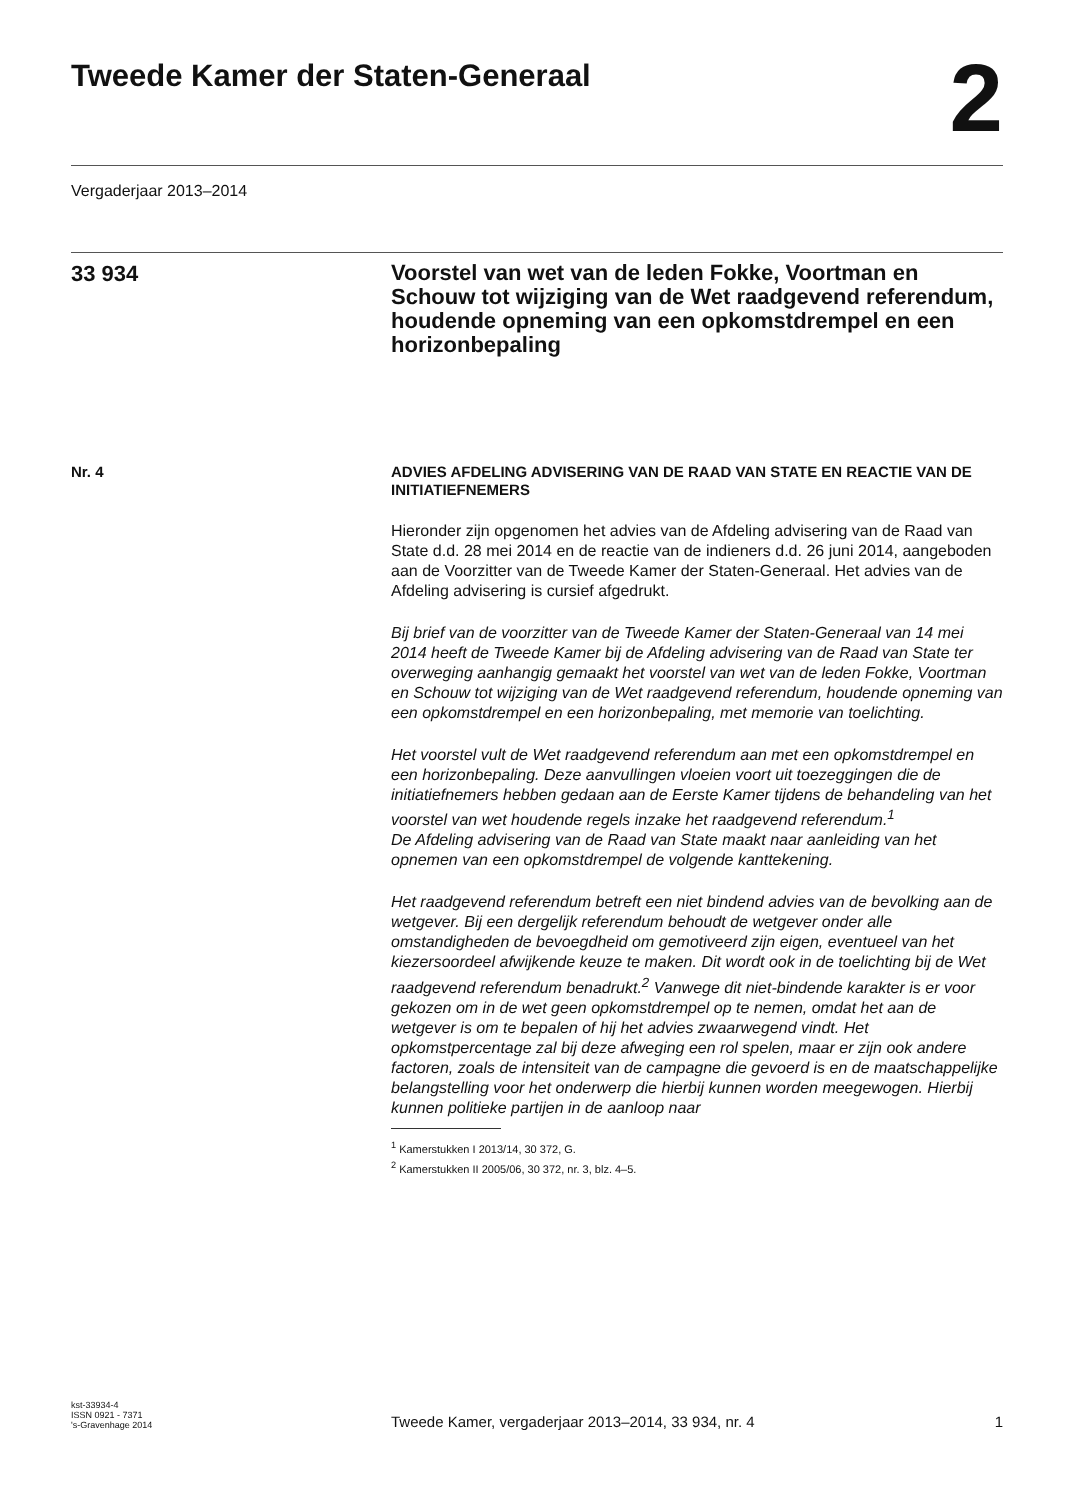Tweede Kamer der Staten-Generaal
2
Vergaderjaar 2013–2014
33 934
Voorstel van wet van de leden Fokke, Voortman en Schouw tot wijziging van de Wet raadgevend referendum, houdende opneming van een opkomstdrempel en een horizonbepaling
Nr. 4
ADVIES AFDELING ADVISERING VAN DE RAAD VAN STATE EN REACTIE VAN DE INITIATIEFNEMERS
Hieronder zijn opgenomen het advies van de Afdeling advisering van de Raad van State d.d. 28 mei 2014 en de reactie van de indieners d.d. 26 juni 2014, aangeboden aan de Voorzitter van de Tweede Kamer der Staten-Generaal. Het advies van de Afdeling advisering is cursief afgedrukt.
Bij brief van de voorzitter van de Tweede Kamer der Staten-Generaal van 14 mei 2014 heeft de Tweede Kamer bij de Afdeling advisering van de Raad van State ter overweging aanhangig gemaakt het voorstel van wet van de leden Fokke, Voortman en Schouw tot wijziging van de Wet raadgevend referendum, houdende opneming van een opkomstdrempel en een horizonbepaling, met memorie van toelichting.
Het voorstel vult de Wet raadgevend referendum aan met een opkomstdrempel en een horizonbepaling. Deze aanvullingen vloeien voort uit toezeggingen die de initiatiefnemers hebben gedaan aan de Eerste Kamer tijdens de behandeling van het voorstel van wet houdende regels inzake het raadgevend referendum.<sup>1</sup>
De Afdeling advisering van de Raad van State maakt naar aanleiding van het opnemen van een opkomstdrempel de volgende kanttekening.
Het raadgevend referendum betreft een niet bindend advies van de bevolking aan de wetgever. Bij een dergelijk referendum behoudt de wetgever onder alle omstandigheden de bevoegdheid om gemotiveerd zijn eigen, eventueel van het kiezersoordeel afwijkende keuze te maken. Dit wordt ook in de toelichting bij de Wet raadgevend referendum benadrukt.<sup>2</sup> Vanwege dit niet-bindende karakter is er voor gekozen om in de wet geen opkomstdrempel op te nemen, omdat het aan de wetgever is om te bepalen of hij het advies zwaarwegend vindt. Het opkomstpercentage zal bij deze afweging een rol spelen, maar er zijn ook andere factoren, zoals de intensiteit van de campagne die gevoerd is en de maatschappelijke belangstelling voor het onderwerp die hierbij kunnen worden meegewogen. Hierbij kunnen politieke partijen in de aanloop naar
<sup>1</sup> Kamerstukken I 2013/14, 30 372, G.
<sup>2</sup> Kamerstukken II 2005/06, 30 372, nr. 3, blz. 4–5.
kst-33934-4
ISSN 0921 - 7371
's-Gravenhage 2014
Tweede Kamer, vergaderjaar 2013–2014, 33 934, nr. 4
1